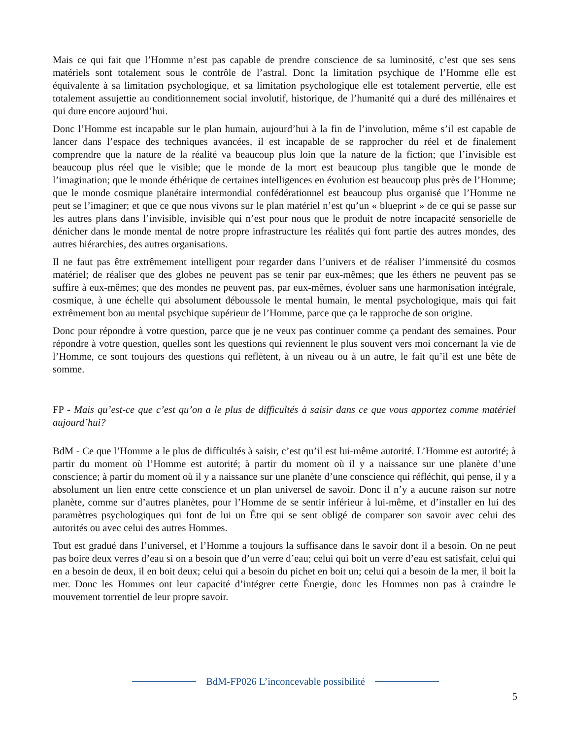Mais ce qui fait que l’Homme n’est pas capable de prendre conscience de sa luminosité, c’est que ses sens matériels sont totalement sous le contrôle de l’astral. Donc la limitation psychique de l’Homme elle est équivalente à sa limitation psychologique, et sa limitation psychologique elle est totalement pervertie, elle est totalement assujettie au conditionnement social involutif, historique, de l’humanité qui a duré des millénaires et qui dure encore aujourd’hui.
Donc l’Homme est incapable sur le plan humain, aujourd’hui à la fin de l’involution, même s’il est capable de lancer dans l’espace des techniques avancées, il est incapable de se rapprocher du réel et de finalement comprendre que la nature de la réalité va beaucoup plus loin que la nature de la fiction; que l’invisible est beaucoup plus réel que le visible; que le monde de la mort est beaucoup plus tangible que le monde de l’imagination; que le monde éthérique de certaines intelligences en évolution est beaucoup plus près de l’Homme; que le monde cosmique planétaire intermondial confédérationnel est beaucoup plus organisé que l’Homme ne peut se l’imaginer; et que ce que nous vivons sur le plan matériel n’est qu’un « blueprint » de ce qui se passe sur les autres plans dans l’invisible, invisible qui n’est pour nous que le produit de notre incapacité sensorielle de dénicher dans le monde mental de notre propre infrastructure les réalités qui font partie des autres mondes, des autres hiérarchies, des autres organisations.
Il ne faut pas être extrêmement intelligent pour regarder dans l’univers et de réaliser l’immensité du cosmos matériel; de réaliser que des globes ne peuvent pas se tenir par eux-mêmes; que les éthers ne peuvent pas se suffire à eux-mêmes; que des mondes ne peuvent pas, par eux-mêmes, évoluer sans une harmonisation intégrale, cosmique, à une échelle qui absolument déboussole le mental humain, le mental psychologique, mais qui fait extrêmement bon au mental psychique supérieur de l’Homme, parce que ça le rapproche de son origine.
Donc pour répondre à votre question, parce que je ne veux pas continuer comme ça pendant des semaines. Pour répondre à votre question, quelles sont les questions qui reviennent le plus souvent vers moi concernant la vie de l’Homme, ce sont toujours des questions qui reflètent, à un niveau ou à un autre, le fait qu’il est une bête de somme.
FP - Mais qu’est-ce que c’est qu’on a le plus de difficultés à saisir dans ce que vous apportez comme matériel aujourd’hui?
BdM - Ce que l’Homme a le plus de difficultés à saisir, c’est qu’il est lui-même autorité. L’Homme est autorité; à partir du moment où l’Homme est autorité; à partir du moment où il y a naissance sur une planète d’une conscience; à partir du moment où il y a naissance sur une planète d’une conscience qui réfléchit, qui pense, il y a absolument un lien entre cette conscience et un plan universel de savoir. Donc il n’y a aucune raison sur notre planète, comme sur d’autres planètes, pour l’Homme de se sentir inférieur à lui-même, et d’installer en lui des paramètres psychologiques qui font de lui un Être qui se sent obligé de comparer son savoir avec celui des autorités ou avec celui des autres Hommes.
Tout est gradué dans l’universel, et l’Homme a toujours la suffisance dans le savoir dont il a besoin. On ne peut pas boire deux verres d’eau si on a besoin que d’un verre d’eau; celui qui boit un verre d’eau est satisfait, celui qui en a besoin de deux, il en boit deux; celui qui a besoin du pichet en boit un; celui qui a besoin de la mer, il boit la mer. Donc les Hommes ont leur capacité d’intégrer cette Énergie, donc les Hommes non pas à craindre le mouvement torrentiel de leur propre savoir.
BdM-FP026 L’inconcevable possibilité
5